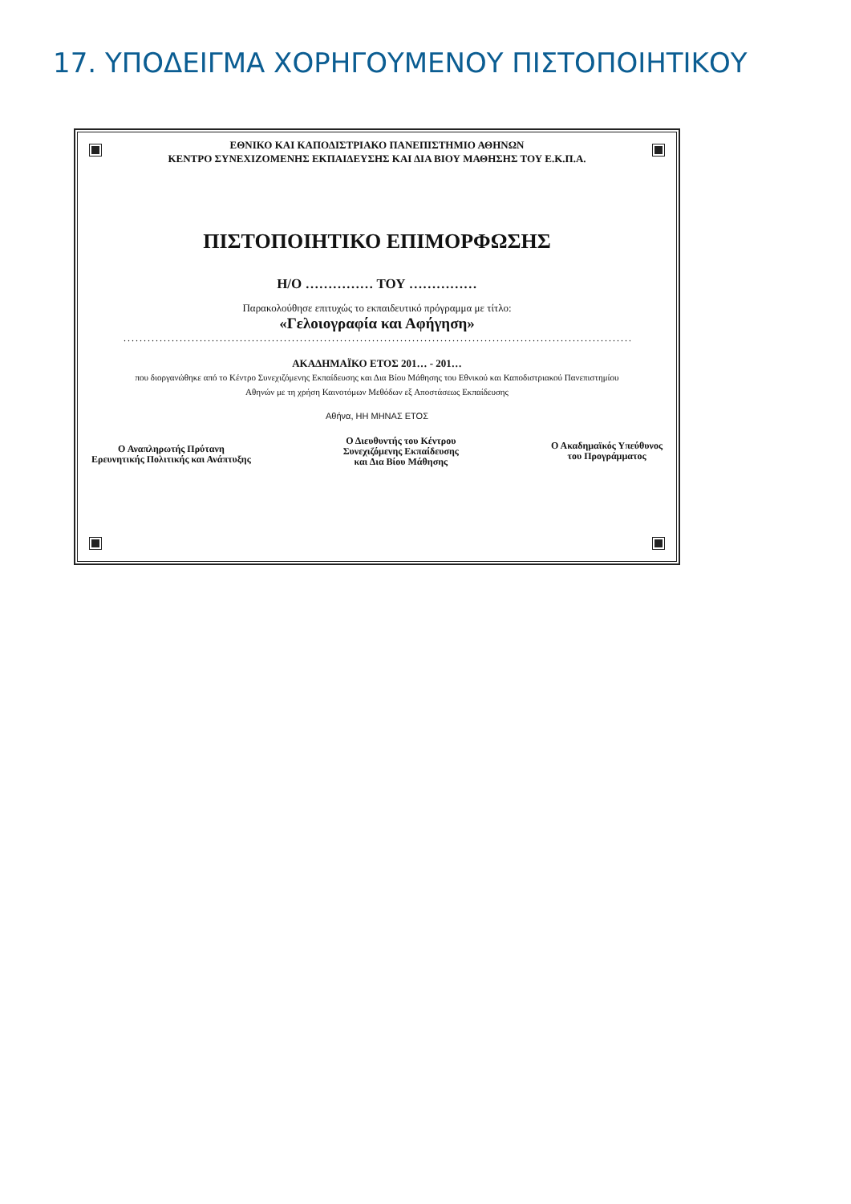17. ΥΠΟΔΕΙΓΜΑ ΧΟΡΗΓΟΥΜΕΝΟΥ ΠΙΣΤΟΠΟΙΗΤΙΚΟΥ
ΕΘΝΙΚΟ ΚΑΙ ΚΑΠΟΔΙΣΤΡΙΑΚΟ ΠΑΝΕΠΙΣΤΗΜΙΟ ΑΘΗΝΩΝ
ΚΕΝΤΡΟ ΣΥΝΕΧΙΖΟΜΕΝΗΣ ΕΚΠΑΙΔΕΥΣΗΣ ΚΑΙ ΔΙΑ ΒΙΟΥ ΜΑΘΗΣΗΣ ΤΟΥ Ε.Κ.Π.Α.
ΠΙΣΤΟΠΟΙΗΤΙΚΟ ΕΠΙΜΟΡΦΩΣΗΣ
Η/Ο …………… ΤΟΥ ……………
Παρακολούθησε επιτυχώς το εκπαιδευτικό πρόγραμμα με τίτλο:
«Γελοιογραφία και Αφήγηση»
........................................................................................................................................................
ΑΚΑΔΗΜΑΪΚΟ ΕΤΟΣ 201… - 201…
που διοργανώθηκε από το Κέντρο Συνεχιζόμενης Εκπαίδευσης και Δια Βίου Μάθησης του Εθνικού και Καποδιστριακού Πανεπιστημίου
Αθηνών με τη χρήση Καινοτόμων Μεθόδων εξ Αποστάσεως Εκπαίδευσης
Αθήνα, ΗΗ ΜΗΝΑΣ ΕΤΟΣ
Ο Αναπληρωτής Πρύτανη
Ερευνητικής Πολιτικής και Ανάπτυξης
Ο Διευθυντής του Κέντρου
Συνεχιζόμενης Εκπαίδευσης
και Δια Βίου Μάθησης
Ο Ακαδημαϊκός Υπεύθυνος
του Προγράμματος